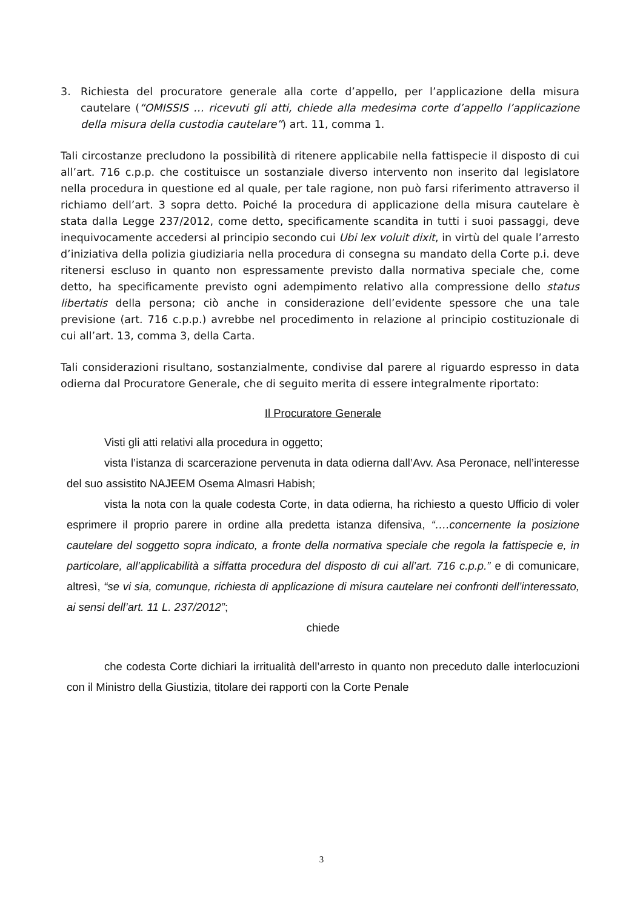3. Richiesta del procuratore generale alla corte d’appello, per l’applicazione della misura cautelare (“OMISSIS … ricevuti gli atti, chiede alla medesima corte d’appello l’applicazione della misura della custodia cautelare”) art. 11, comma 1.
Tali circostanze precludono la possibilità di ritenere applicabile nella fattispecie il disposto di cui all’art. 716 c.p.p. che costituisce un sostanziale diverso intervento non inserito dal legislatore nella procedura in questione ed al quale, per tale ragione, non può farsi riferimento attraverso il richiamo dell’art. 3 sopra detto. Poiché la procedura di applicazione della misura cautelare è stata dalla Legge 237/2012, come detto, specificamente scandita in tutti i suoi passaggi, deve inequivocamente accedersi al principio secondo cui Ubi lex voluit dixit, in virtù del quale l’arresto d’iniziativa della polizia giudiziaria nella procedura di consegna su mandato della Corte p.i. deve ritenersi escluso in quanto non espressamente previsto dalla normativa speciale che, come detto, ha specificamente previsto ogni adempimento relativo alla compressione dello status libertatis della persona; ciò anche in considerazione dell’evidente spessore che una tale previsione (art. 716 c.p.p.) avrebbe nel procedimento in relazione al principio costituzionale di cui all’art. 13, comma 3, della Carta.
Tali considerazioni risultano, sostanzialmente, condivise dal parere al riguardo espresso in data odierna dal Procuratore Generale, che di seguito merita di essere integralmente riportato:
Il Procuratore Generale
Visti gli atti relativi alla procedura in oggetto;
vista l’istanza di scarcerazione pervenuta in data odierna dall’Avv. Asa Peronace, nell’interesse del suo assistito NAJEEM Osema Almasri Habish;
vista la nota con la quale codesta Corte, in data odierna, ha richiesto a questo Ufficio di voler esprimere il proprio parere in ordine alla predetta istanza difensiva, “….concernente la posizione cautelare del soggetto sopra indicato, a fronte della normativa speciale che regola la fattispecie e, in particolare, all’applicabilità a siffatta procedura del disposto di cui all’art. 716 c.p.p.” e di comunicare, altresì, “se vi sia, comunque, richiesta di applicazione di misura cautelare nei confronti dell’interessato, ai sensi dell’art. 11 L. 237/2012”;
chiede
che codesta Corte dichiari la irritualità dell’arresto in quanto non preceduto dalle interlocuzioni con il Ministro della Giustizia, titolare dei rapporti con la Corte Penale
3